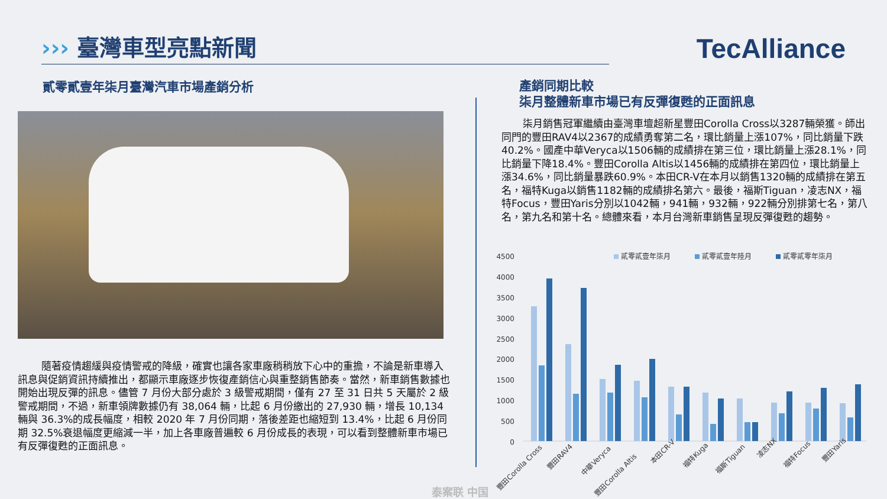››› 臺灣車型亮點新聞 TecAlliance
貳零貳壹年柒月臺灣汽車市場產銷分析
隨著疫情趨緩與疫情警戒的降級，確實也讓各家車廠稍稍放下心中的重擔，不論是新車導入訊息與促銷資訊持續推出，都顯示車廠逐步恢復產銷信心與重整銷售節奏。當然，新車銷售數據也開始出現反彈的訊息。儘管 7 月份大部分處於 3 級警戒期間，僅有 27 至 31 日共 5 天屬於 2 級警戒期間，不過，新車領牌數據仍有 38,064 輛，比起 6 月份繳出的 27,930 輛，增長 10,134 輛與 36.3%的成長幅度，相較 2020 年 7 月份同期，落後差距也縮短到 13.4%，比起 6 月份同期 32.5%衰退幅度更縮減一半，加上各車廠普遍較 6 月份成長的表現，可以看到整體新車市場已有反彈復甦的正面訊息。
產銷同期比較
柒月整體新車市場已有反彈復甦的正面訊息
柒月銷售冠軍繼續由臺灣車壇超新星豐田Corolla Cross以3287輛榮獲。師出同門的豐田RAV4以2367的成績勇奪第二名，環比銷量上漲107%，同比銷量下跌40.2%。國產中華Veryca以1506輛的成績排在第三位，環比銷量上漲28.1%，同比銷量下降18.4%。豐田Corolla Altis以1456輛的成績排在第四位，環比銷量上漲34.6%，同比銷量暴跌60.9%。本田CR-V在本月以銷售1320輛的成績排在第五名，福特Kuga以銷售1182輛的成績排名第六。最後，福斯Tiguan，凌志NX，福特Focus，豐田Yaris分別以1042輛，941輛，932輛，922輛分別排第七名，第八名，第九名和第十名。總體來看，本月台灣新車銷售呈現反彈復甦的趨勢。
4500
4000
3500
3000
2500
2000
1500
1000
500
0
貳零貳壹年柒月
貳零貳壹年陸月
貳零貳零年柒月
豐田Corolla Cross
豐田RAV4
中華Veryca
豐田Corolla Altis
本田CR-V
福特Kuga
福斯Tiguan
凌志NX
福特Focus
豐田Yaris
泰案联 中国